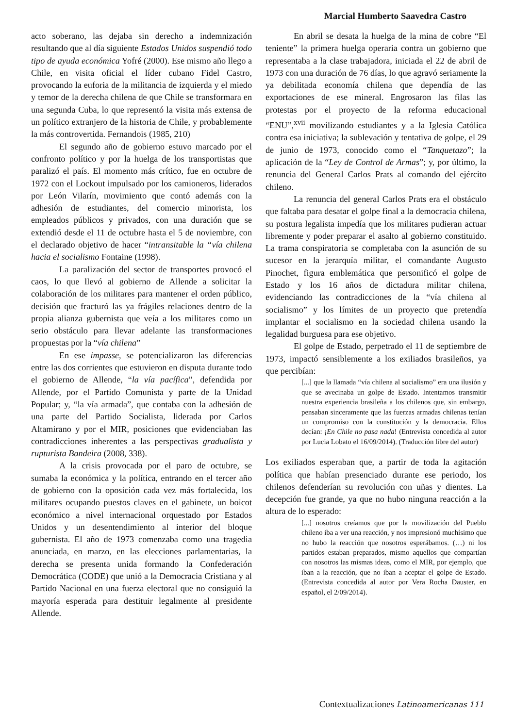Marcial Humberto Saavedra Castro
acto soberano, las dejaba sin derecho a indemnización resultando que al día siguiente Estados Unidos suspendió todo tipo de ayuda económica Yofré (2000). Ese mismo año llego a Chile, en visita oficial el líder cubano Fidel Castro, provocando la euforia de la militancia de izquierda y el miedo y temor de la derecha chilena de que Chile se transformara en una segunda Cuba, lo que representó la visita más extensa de un político extranjero de la historia de Chile, y probablemente la más controvertida. Fernandois (1985, 210)
El segundo año de gobierno estuvo marcado por el confronto político y por la huelga de los transportistas que paralizó el país. El momento más crítico, fue en octubre de 1972 con el Lockout impulsado por los camioneros, liderados por León Vilarín, movimiento que contó además con la adhesión de estudiantes, del comercio minorista, los empleados públicos y privados, con una duración que se extendió desde el 11 de octubre hasta el 5 de noviembre, con el declarado objetivo de hacer “intransitable la “vía chilena hacia el socialismo Fontaine (1998).
La paralización del sector de transportes provocó el caos, lo que llevó al gobierno de Allende a solicitar la colaboración de los militares para mantener el orden público, decisión que fracturó las ya frágiles relaciones dentro de la propia alianza gubernista que veía a los militares como un serio obstáculo para llevar adelante las transformaciones propuestas por la “vía chilena”
En ese impasse, se potencializaron las diferencias entre las dos corrientes que estuvieron en disputa durante todo el gobierno de Allende, “la vía pacífica”, defendida por Allende, por el Partido Comunista y parte de la Unidad Popular; y, “la vía armada”, que contaba con la adhesión de una parte del Partido Socialista, liderada por Carlos Altamirano y por el MIR, posiciones que evidenciaban las contradicciones inherentes a las perspectivas gradualista y rupturista Bandeira (2008, 338).
A la crisis provocada por el paro de octubre, se sumaba la económica y la política, entrando en el tercer año de gobierno con la oposición cada vez más fortalecida, los militares ocupando puestos claves en el gabinete, un boicot económico a nivel internacional orquestado por Estados Unidos y un desentendimiento al interior del bloque gubernista. El año de 1973 comenzaba como una tragedia anunciada, en marzo, en las elecciones parlamentarias, la derecha se presenta unida formando la Confederación Democrática (CODE) que unió a la Democracia Cristiana y al Partido Nacional en una fuerza electoral que no consiguió la mayoría esperada para destituir legalmente al presidente Allende.
En abril se desata la huelga de la mina de cobre “El teniente” la primera huelga operaria contra un gobierno que representaba a la clase trabajadora, iniciada el 22 de abril de 1973 con una duración de 76 días, lo que agravó seriamente la ya debilitada economía chilena que dependía de las exportaciones de ese mineral. Engrosaron las filas las protestas por el proyecto de la reforma educacional “ENU”,<sup>xvii</sup> movilizando estudiantes y a la Iglesia Católica contra esa iniciativa; la sublevación y tentativa de golpe, el 29 de junio de 1973, conocido como el “Tanquetazo”; la aplicación de la “Ley de Control de Armas”; y, por último, la renuncia del General Carlos Prats al comando del ejército chileno.
La renuncia del general Carlos Prats era el obstáculo que faltaba para desatar el golpe final a la democracia chilena, su postura legalista impedía que los militares pudieran actuar libremente y poder preparar el asalto al gobierno constituido. La trama conspiratoria se completaba con la asunción de su sucesor en la jerarquía militar, el comandante Augusto Pinochet, figura emblemática que personificó el golpe de Estado y los 16 años de dictadura militar chilena, evidenciando las contradicciones de la “vía chilena al socialismo” y los límites de un proyecto que pretendía implantar el socialismo en la sociedad chilena usando la legalidad burguesa para ese objetivo.
El golpe de Estado, perpetrado el 11 de septiembre de 1973, impactó sensiblemente a los exiliados brasileños, ya que percibían:
[...] que la llamada “vía chilena al socialismo” era una ilusión y que se avecinaba un golpe de Estado. Intentamos transmitir nuestra experiencia brasileña a los chilenos que, sin embargo, pensaban sinceramente que las fuerzas armadas chilenas tenían un compromiso con la constitución y la democracia. Ellos decían: ¡En Chile no pasa nada! (Entrevista concedida al autor por Lucia Lobato el 16/09/2014). (Traducción libre del autor)
Los exiliados esperaban que, a partir de toda la agitación política que habían presenciado durante ese periodo, los chilenos defenderían su revolución con uñas y dientes. La decepción fue grande, ya que no hubo ninguna reacción a la altura de lo esperado:
[...] nosotros creíamos que por la movilización del Pueblo chileno iba a ver una reacción, y nos impresionó muchísimo que no hubo la reacción que nosotros esperábamos. (…) ni los partidos estaban preparados, mismo aquellos que compartían con nosotros las mismas ideas, como el MIR, por ejemplo, que iban a la reacción, que no iban a aceptar el golpe de Estado. (Entrevista concedida al autor por Vera Rocha Dauster, en español, el 2/09/2014).
Contextualizaciones Latinoamericanas 111